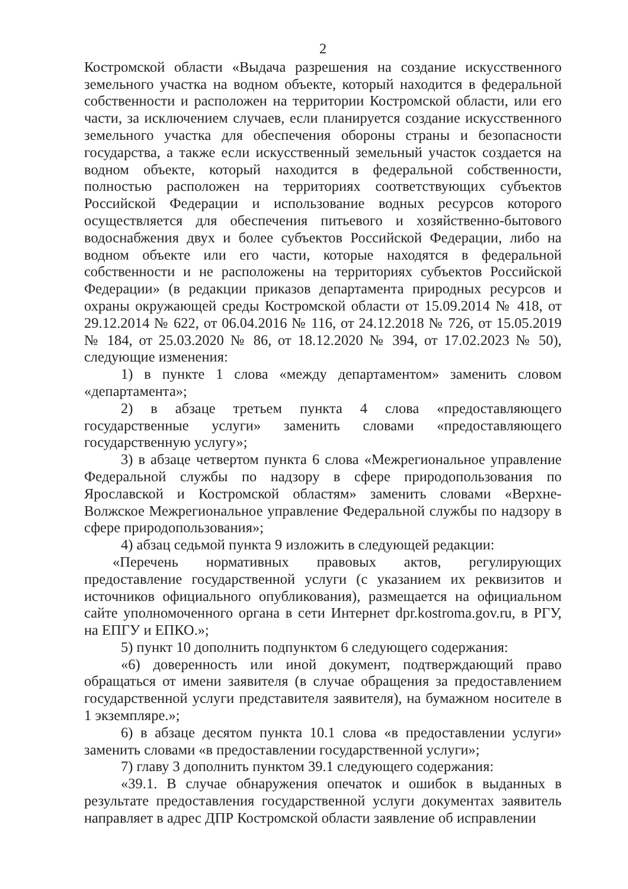2
Костромской области «Выдача разрешения на создание искусственного земельного участка на водном объекте, который находится в федеральной собственности и расположен на территории Костромской области, или его части, за исключением случаев, если планируется создание искусственного земельного участка для обеспечения обороны страны и безопасности государства, а также если искусственный земельный участок создается на водном объекте, который находится в федеральной собственности, полностью расположен на территориях соответствующих субъектов Российской Федерации и использование водных ресурсов которого осуществляется для обеспечения питьевого и хозяйственно-бытового водоснабжения двух и более субъектов Российской Федерации, либо на водном объекте или его части, которые находятся в федеральной собственности и не расположены на территориях субъектов Российской Федерации» (в редакции приказов департамента природных ресурсов и охраны окружающей среды Костромской области от 15.09.2014 № 418, от 29.12.2014 № 622, от 06.04.2016 № 116, от 24.12.2018 № 726, от 15.05.2019 № 184, от 25.03.2020 № 86, от 18.12.2020 № 394, от 17.02.2023 № 50), следующие изменения:
1) в пункте 1 слова «между департаментом» заменить словом «департамента»;
2) в абзаце третьем пункта 4 слова «предоставляющего государственные услуги» заменить словами «предоставляющего государственную услугу»;
3) в абзаце четвертом пункта 6 слова «Межрегиональное управление Федеральной службы по надзору в сфере природопользования по Ярославской и Костромской областям» заменить словами «Верхне-Волжское Межрегиональное управление Федеральной службы по надзору в сфере природопользования»;
4) абзац седьмой пункта 9 изложить в следующей редакции:
«Перечень нормативных правовых актов, регулирующих предоставление государственной услуги (с указанием их реквизитов и источников официального опубликования), размещается на официальном сайте уполномоченного органа в сети Интернет dpr.kostroma.gov.ru, в РГУ, на ЕПГУ и ЕПКО.»;
5) пункт 10 дополнить подпунктом 6 следующего содержания:
«6) доверенность или иной документ, подтверждающий право обращаться от имени заявителя (в случае обращения за предоставлением государственной услуги представителя заявителя), на бумажном носителе в 1 экземпляре.»;
6) в абзаце десятом пункта 10.1 слова «в предоставлении услуги» заменить словами «в предоставлении государственной услуги»;
7) главу 3 дополнить пунктом 39.1 следующего содержания:
«39.1. В случае обнаружения опечаток и ошибок в выданных в результате предоставления государственной услуги документах заявитель направляет в адрес ДПР Костромской области заявление об исправлении